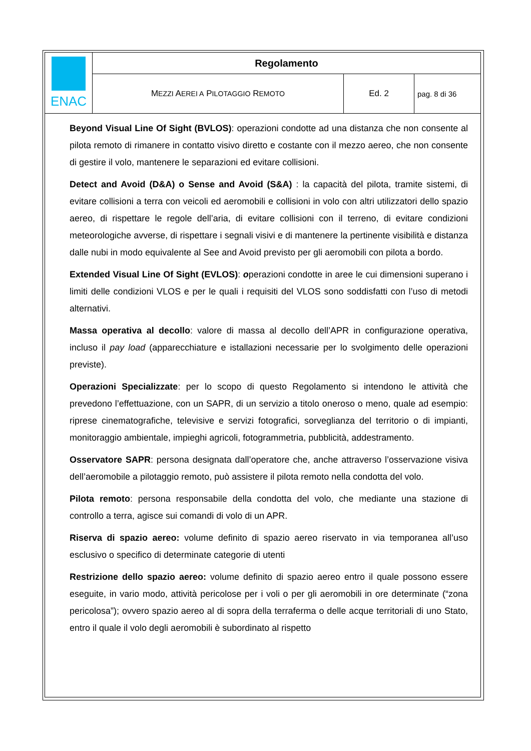| ENAC | Regolamento | | |
| | M EZZI A EREI A P ILOTAGGIO R EMOTO | Ed. 2 | pag. 8 di 36 |
Beyond Visual Line Of Sight (BVLOS): operazioni condotte ad una distanza che non consente al pilota remoto di rimanere in contatto visivo diretto e costante con il mezzo aereo, che non consente di gestire il volo, mantenere le separazioni ed evitare collisioni.
Detect and Avoid (D&A) o Sense and Avoid (S&A) : la capacità del pilota, tramite sistemi, di evitare collisioni a terra con veicoli ed aeromobili e collisioni in volo con altri utilizzatori dello spazio aereo, di rispettare le regole dell’aria, di evitare collisioni con il terreno, di evitare condizioni meteorologiche avverse, di rispettare i segnali visivi e di mantenere la pertinente visibilità e distanza dalle nubi in modo equivalente al See and Avoid previsto per gli aeromobili con pilota a bordo.
Extended Visual Line Of Sight (EVLOS): operazioni condotte in aree le cui dimensioni superano i limiti delle condizioni VLOS e per le quali i requisiti del VLOS sono soddisfatti con l’uso di metodi alternativi.
Massa operativa al decollo: valore di massa al decollo dell’APR in configurazione operativa, incluso il pay load (apparecchiature e istallazioni necessarie per lo svolgimento delle operazioni previste).
Operazioni Specializzate: per lo scopo di questo Regolamento si intendono le attività che prevedono l’effettuazione, con un SAPR, di un servizio a titolo oneroso o meno, quale ad esempio: riprese cinematografiche, televisive e servizi fotografici, sorveglianza del territorio o di impianti, monitoraggio ambientale, impieghi agricoli, fotogrammetria, pubblicità, addestramento.
Osservatore SAPR: persona designata dall’operatore che, anche attraverso l’osservazione visiva dell’aeromobile a pilotaggio remoto, può assistere il pilota remoto nella condotta del volo.
Pilota remoto: persona responsabile della condotta del volo, che mediante una stazione di controllo a terra, agisce sui comandi di volo di un APR.
Riserva di spazio aereo: volume definito di spazio aereo riservato in via temporanea all’uso esclusivo o specifico di determinate categorie di utenti
Restrizione dello spazio aereo: volume definito di spazio aereo entro il quale possono essere eseguite, in vario modo, attività pericolose per i voli o per gli aeromobili in ore determinate (“zona pericolosa”); ovvero spazio aereo al di sopra della terraferma o delle acque territoriali di uno Stato, entro il quale il volo degli aeromobili è subordinato al rispetto